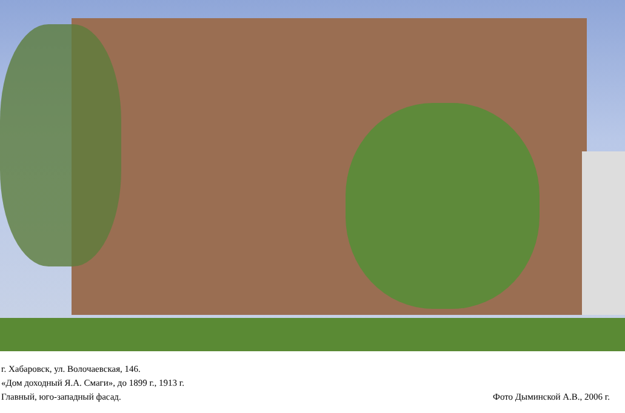г. Хабаровск, ул. Волочаевская, 146.
«Дом доходный Я.А. Смаги», до 1899 г., 1913 г.
Главный, юго-западный фасад.
Фото Дыминской А.В., 2006 г.